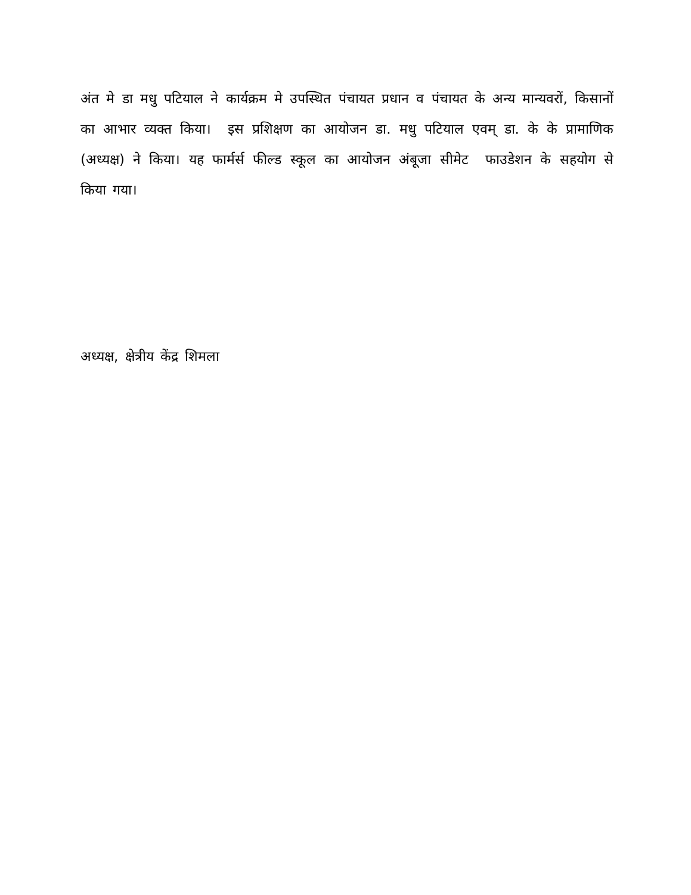अंत मे डा मधु पटियाल ने कार्यक्रम मे उपस्थित पंचायत प्रधान व पंचायत के अन्य मान्यवरों, किसानों का आभार व्यक्त किया। इस प्रशिक्षण का आयोजन डा. मधु पटियाल एवम् डा. के के प्रामाणिक (अध्यक्ष) ने किया। यह फार्मर्स फील्ड स्कूल का आयोजन अंबूजा सीमेट फाउडेशन के सहयोग से किया गया।
अध्यक्ष, क्षेत्रीय केंद्र शिमला